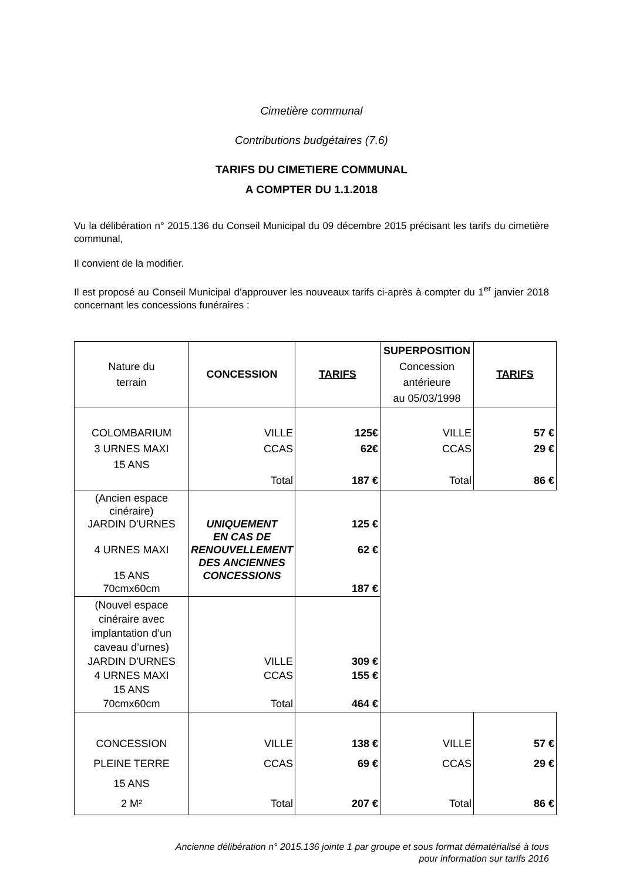Cimetière communal
Contributions budgétaires (7.6)
TARIFS DU CIMETIERE COMMUNAL
A COMPTER DU 1.1.2018
Vu la délibération n° 2015.136 du Conseil Municipal du 09 décembre 2015 précisant les tarifs du cimetière communal,
Il convient de la modifier.
Il est proposé au Conseil Municipal d’approuver les nouveaux tarifs ci-après à compter du 1<sup>er</sup> janvier 2018 concernant les concessions funéraires :
| Nature du terrain | CONCESSION | TARIFS | SUPERPOSITION Concession antérieure au 05/03/1998 | TARIFS |
| --- | --- | --- | --- | --- |
| COLOMBARIUM 3 URNES MAXI 15 ANS | VILLE CCAS Total | 125€ 62€ 187 € | VILLE CCAS Total | 57 € 29 € 86 € |
| (Ancien espace cinéraire) JARDIN D'URNES 4 URNES MAXI 15 ANS 70cmx60cm | UNIQUEMENT EN CAS DE RENOUVELLEMENT DES ANCIENNES CONCESSIONS | 125 € 62 € 187 € | | |
| (Nouvel espace cinéraire avec implantation d’un caveau d’urnes) JARDIN D'URNES 4 URNES MAXI 15 ANS 70cmx60cm | VILLE CCAS Total | 309 € 155 € 464 € | | |
| CONCESSION PLEINE TERRE 15 ANS 2 M² | VILLE CCAS Total | 138 € 69 € 207 € | VILLE CCAS Total | 57 € 29 € 86 € |
Ancienne délibération n° 2015.136 jointe 1 par groupe et sous format dématérialisé à tous
pour information sur tarifs 2016